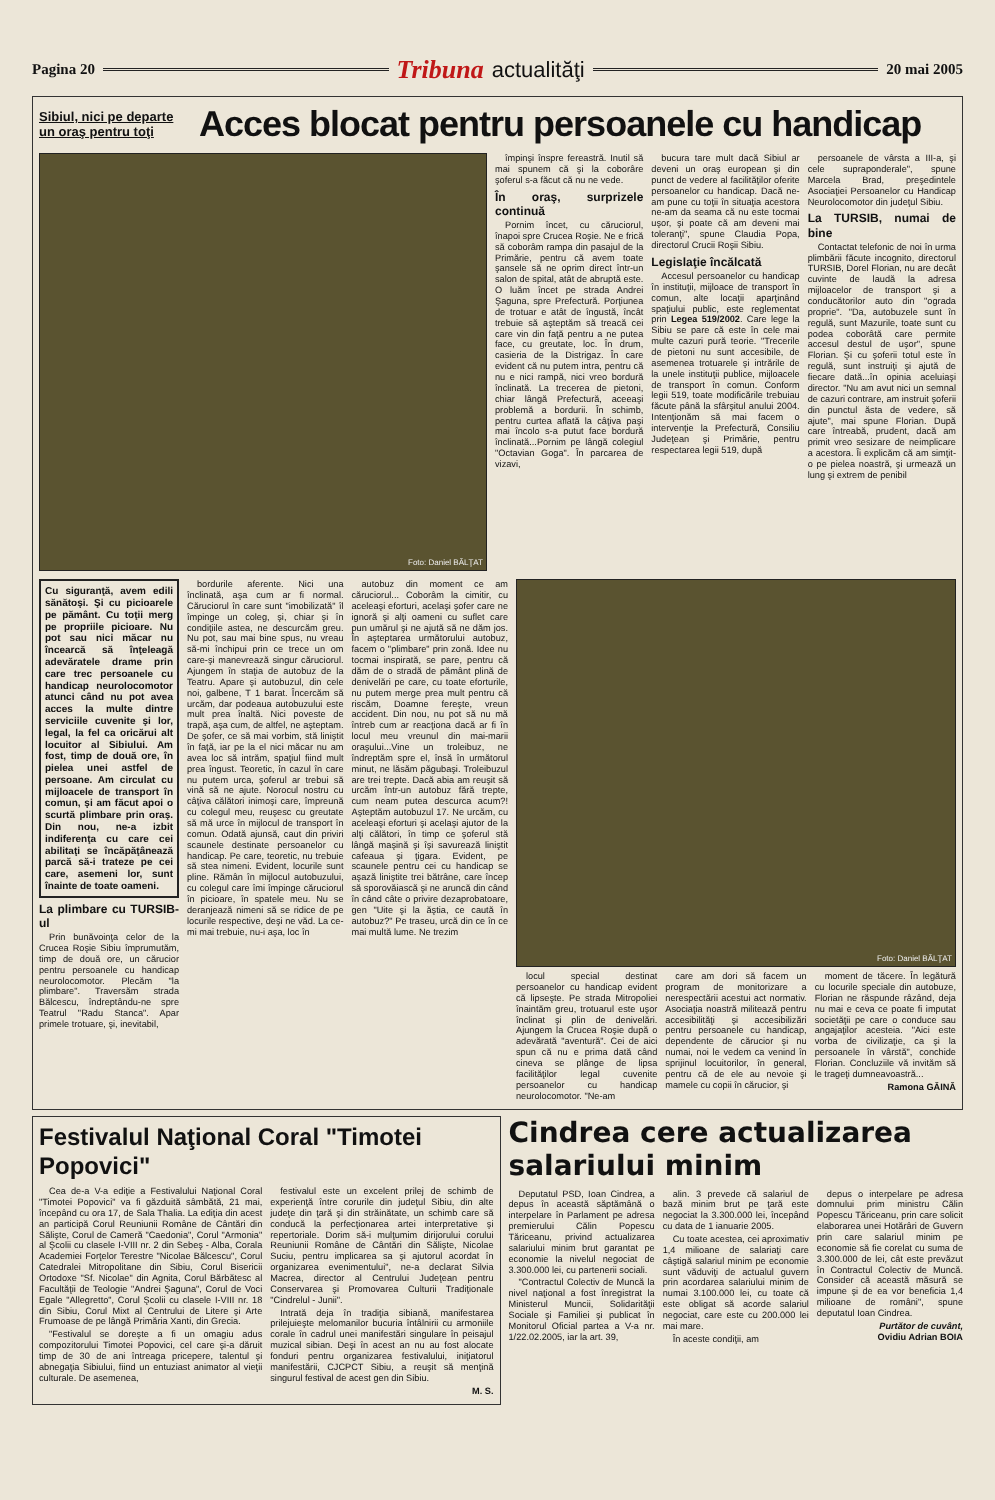Pagina 20
Tribuna actualităţi
20 mai 2005
Sibiul, nici pe departe un oraş pentru toţi
Acces blocat pentru persoanele cu handicap
Foto: Daniel BĂLŢAT
împinşi înspre fereastră. Inutil să mai spunem că şi la coborâre şoferul s-a făcut că nu ne vede.
În oraş, surprizele continuă
Pornim încet, cu căruciorul, înapoi spre Crucea Roşie. Ne e frică să coborâm rampa din pasajul de la Primărie, pentru că avem toate şansele să ne oprim direct într-un salon de spital, atât de abruptă este. O luăm încet pe strada Andrei Şaguna, spre Prefectură. Porţiunea de trotuar e atât de îngustă, încât trebuie să aşteptăm să treacă cei care vin din faţă pentru a ne putea face, cu greutate, loc. În drum, casieria de la Distrigaz. În care evident că nu putem intra, pentru că nu e nici rampă, nici vreo bordură înclinată. La trecerea de pietoni, chiar lângă Prefectură, aceeaşi problemă a bordurii. În schimb, pentru curtea aflată la câţiva paşi mai încolo s-a putut face bordură înclinată...Pornim pe lângă colegiul "Octavian Goga". În parcarea de vizavi,
bucura tare mult dacă Sibiul ar deveni un oraş european şi din punct de vedere al facilităţilor oferite persoanelor cu handicap. Dacă ne-am pune cu toţii în situaţia acestora ne-am da seama că nu este tocmai uşor, şi poate că am deveni mai toleranţi", spune Claudia Popa, directorul Crucii Roşii Sibiu.
Legislaţie încălcată
Accesul persoanelor cu handicap în instituţii, mijloace de transport în comun, alte locaţii aparţinând spaţiului public, este reglementat prin Legea 519/2002. Care lege la Sibiu se pare că este în cele mai multe cazuri pură teorie. "Trecerile de pietoni nu sunt accesibile, de asemenea trotuarele şi intrările de la unele instituţii publice, mijloacele de transport în comun. Conform legii 519, toate modificările trebuiau făcute până la sfârşitul anului 2004. Intenţionăm să mai facem o intervenţie la Prefectură, Consiliu Judeţean şi Primărie, pentru respectarea legii 519, după
persoanele de vârsta a III-a, şi cele supraponderale", spune Marcela Brad, preşedintele Asociaţiei Persoanelor cu Handicap Neurolocomotor din judeţul Sibiu.
La TURSIB, numai de bine
Contactat telefonic de noi în urma plimbării făcute incognito, directorul TURSIB, Dorel Florian, nu are decât cuvinte de laudă la adresa mijloacelor de transport şi a conducătorilor auto din "ograda proprie". "Da, autobuzele sunt în regulă, sunt Mazurile, toate sunt cu podea coborâtă care permite accesul destul de uşor", spune Florian. Şi cu şoferii totul este în regulă, sunt instruiţi şi ajută de fiecare dată...în opinia aceluiaşi director. "Nu am avut nici un semnal de cazuri contrare, am instruit şoferii din punctul ăsta de vedere, să ajute", mai spune Florian. După care întreabă, prudent, dacă am primit vreo sesizare de neimplicare a acestora. Îi explicăm că am simţit-o pe pielea noastră, şi urmează un lung şi extrem de penibil
Cu siguranţă, avem edili sănătoşi. Şi cu picioarele pe pământ. Cu toţii merg pe propriile picioare. Nu pot sau nici măcar nu încearcă să înţeleagă adevăratele drame prin care trec persoanele cu handicap neurolocomotor atunci când nu pot avea acces la multe dintre serviciile cuvenite şi lor, legal, la fel ca oricărui alt locuitor al Sibiului. Am fost, timp de două ore, în pielea unei astfel de persoane. Am circulat cu mijloacele de transport în comun, şi am făcut apoi o scurtă plimbare prin oraş. Din nou, ne-a izbit indiferenţa cu care cei abilitaţi se încăpăţânează parcă să-i trateze pe cei care, asemeni lor, sunt înainte de toate oameni.
La plimbare cu TURSIB-ul
Prin bunăvoinţa celor de la Crucea Roşie Sibiu împrumutăm, timp de două ore, un cărucior pentru persoanele cu handicap neurolocomotor. Plecăm "la plimbare". Traversăm strada Bălcescu, îndreptându-ne spre Teatrul "Radu Stanca". Apar primele trotuare, şi, inevitabil,
bordurile aferente. Nici una înclinată, aşa cum ar fi normal. Căruciorul în care sunt "imobilizată" îl împinge un coleg, şi, chiar şi în condiţiile astea, ne descurcăm greu. Nu pot, sau mai bine spus, nu vreau să-mi închipui prin ce trece un om care-şi manevrează singur căruciorul. Ajungem în staţia de autobuz de la Teatru. Apare şi autobuzul, din cele noi, galbene, T 1 barat. Încercăm să urcăm, dar podeaua autobuzului este mult prea înaltă. Nici poveste de trapă, aşa cum, de altfel, ne aşteptam. De şofer, ce să mai vorbim, stă liniştit în faţă, iar pe la el nici măcar nu am avea loc să intrăm, spaţiul fiind mult prea îngust. Teoretic, în cazul în care nu putem urca, şoferul ar trebui să vină să ne ajute. Norocul nostru cu câţiva călători inimoşi care, împreună cu colegul meu, reuşesc cu greutate să mă urce în mijlocul de transport în comun. Odată ajunsă, caut din priviri scaunele destinate persoanelor cu handicap. Pe care, teoretic, nu trebuie să stea nimeni. Evident, locurile sunt pline. Rămân în mijlocul autobuzului, cu colegul care îmi împinge căruciorul în picioare, în spatele meu. Nu se deranjează nimeni să se ridice de pe locurile respective, deşi ne văd. La ce-mi mai trebuie, nu-i aşa, loc în
autobuz din moment ce am căruciorul... Coborâm la cimitir, cu aceleaşi eforturi, acelaşi şofer care ne ignoră şi alţi oameni cu suflet care pun umărul şi ne ajută să ne dăm jos. În aşteptarea următorului autobuz, facem o "plimbare" prin zonă. Idee nu tocmai inspirată, se pare, pentru că dăm de o stradă de pământ plină de denivelări pe care, cu toate eforturile, nu putem merge prea mult pentru că riscăm, Doamne fereşte, vreun accident. Din nou, nu pot să nu mă întreb cum ar reacţiona dacă ar fi în locul meu vreunul din mai-marii oraşului...Vine un troleibuz, ne îndreptăm spre el, însă în următorul minut, ne lăsăm păgubaşi. Troleibuzul are trei trepte. Dacă abia am reuşit să urcăm într-un autobuz fără trepte, cum neam putea descurca acum?! Aşteptăm autobuzul 17. Ne urcăm, cu aceleaşi eforturi şi acelaşi ajutor de la alţi călători, în timp ce şoferul stă lângă maşină şi îşi savurează liniştit cafeaua şi ţigara. Evident, pe scaunele pentru cei cu handicap se aşază liniştite trei bătrâne, care încep să sporovăiască şi ne aruncă din când în când câte o privire dezaprobatoare, gen "Uite şi la ăştia, ce caută în autobuz?" Pe traseu, urcă din ce în ce mai multă lume. Ne trezim
Foto: Daniel BĂLŢAT
locul special destinat persoanelor cu handicap evident că lipseşte. Pe strada Mitropoliei înaintăm greu, trotuarul este uşor înclinat şi plin de denivelări. Ajungem la Crucea Roşie după o adevărată "aventură". Cei de aici spun că nu e prima dată când cineva se plânge de lipsa facilităţilor legal cuvenite persoanelor cu handicap neurolocomotor. "Ne-am
care am dori să facem un program de monitorizare a nerespectării acestui act normativ. Asociaţia noastră militează pentru accesibilităţi şi accesibilizări pentru persoanele cu handicap, dependente de cărucior şi nu numai, noi le vedem ca venind în sprijinul locuitorilor, în general, pentru că de ele au nevoie şi mamele cu copii în cărucior, şi
moment de tăcere. În legătură cu locurile speciale din autobuze, Florian ne răspunde râzând, deja nu mai e ceva ce poate fi imputat societăţii pe care o conduce sau angajaţilor acesteia. "Aici este vorba de civilizaţie, ca şi la persoanele în vârstă", conchide Florian. Concluziile vă invităm să le trageţi dumneavoastră...
Ramona GĂINĂ
Festivalul Naţional Coral "Timotei Popovici"
Cea de-a V-a ediţie a Festivalului Naţional Coral "Timotei Popovici" va fi găzduită sâmbătă, 21 mai, începând cu ora 17, de Sala Thalia. La ediţia din acest an participă Corul Reuniunii Române de Cântări din Sălişte, Corul de Cameră "Caedonia", Corul "Armonia" al Şcolii cu clasele I-VIII nr. 2 din Sebeş - Alba, Corala Academiei Forţelor Terestre "Nicolae Bălcescu", Corul Catedralei Mitropolitane din Sibiu, Corul Bisericii Ortodoxe "Sf. Nicolae" din Agnita, Corul Bărbătesc al Facultăţii de Teologie "Andrei Şaguna", Corul de Voci Egale "Allegretto", Corul Şcolii cu clasele I-VIII nr. 18 din Sibiu, Corul Mixt al Centrului de Litere şi Arte Frumoase de pe lângă Primăria Xanti, din Grecia.
"Festivalul se doreşte a fi un omagiu adus compozitorului Timotei Popovici, cel care şi-a dăruit timp de 30 de ani întreaga pricepere, talentul şi abnegaţia Sibiului, fiind un entuziast animator al vieţii culturale. De asemenea,
festivalul este un excelent prilej de schimb de experienţă între corurile din judeţul Sibiu, din alte judeţe din ţară şi din străinătate, un schimb care să conducă la perfecţionarea artei interpretative şi repertoriale. Dorim să-i mulţumim dirijorului corului Reuniunii Române de Cântări din Sălişte, Nicolae Suciu, pentru implicarea sa şi ajutorul acordat în organizarea evenimentului", ne-a declarat Silvia Macrea, director al Centrului Judeţean pentru Conservarea şi Promovarea Culturii Tradiţionale "Cindrelul - Junii".
Intrată deja în tradiţia sibiană, manifestarea prilejuieşte melomanilor bucuria întâlnirii cu armoniile corale în cadrul unei manifestări singulare în peisajul muzical sibian. Deşi în acest an nu au fost alocate fonduri pentru organizarea festivalului, iniţiatorul manifestării, CJCPCT Sibiu, a reuşit să menţină singurul festival de acest gen din Sibiu.
M. S.
Cindrea cere actualizarea salariului minim
Deputatul PSD, Ioan Cindrea, a depus în această săptămână o interpelare în Parlament pe adresa premierului Călin Popescu Tăriceanu, privind actualizarea salariului minim brut garantat pe economie la nivelul negociat de 3.300.000 lei, cu partenerii sociali.
"Contractul Colectiv de Muncă la nivel naţional a fost înregistrat la Ministerul Muncii, Solidarităţii Sociale şi Familiei şi publicat în Monitorul Oficial partea a V-a nr. 1/22.02.2005, iar la art. 39,
alin. 3 prevede că salariul de bază minim brut pe ţară este negociat la 3.300.000 lei, începând cu data de 1 ianuarie 2005.
Cu toate acestea, cei aproximativ 1,4 milioane de salariaţi care câştigă salariul minim pe economie sunt văduviţi de actualul guvern prin acordarea salariului minim de numai 3.100.000 lei, cu toate că este obligat să acorde salariul negociat, care este cu 200.000 lei mai mare.
În aceste condiţii, am
depus o interpelare pe adresa domnului prim ministru Călin Popescu Tăriceanu, prin care solicit elaborarea unei Hotărâri de Guvern prin care salariul minim pe economie să fie corelat cu suma de 3.300.000 de lei, cât este prevăzut în Contractul Colectiv de Muncă. Consider că această măsură se impune şi de ea vor beneficia 1,4 milioane de români", spune deputatul Ioan Cindrea.
Purtător de cuvânt,
Ovidiu Adrian BOIA